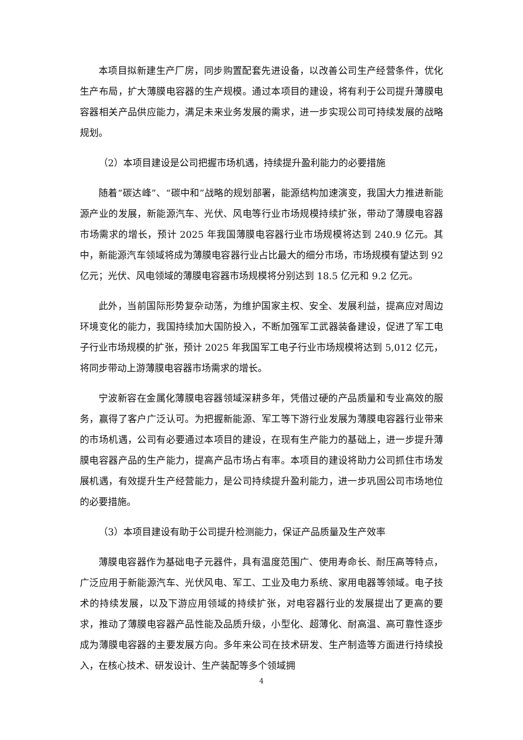本项目拟新建生产厂房，同步购置配套先进设备，以改善公司生产经营条件，优化生产布局，扩大薄膜电容器的生产规模。通过本项目的建设，将有利于公司提升薄膜电容器相关产品供应能力，满足未来业务发展的需求，进一步实现公司可持续发展的战略规划。
（2）本项目建设是公司把握市场机遇，持续提升盈利能力的必要措施
随着“碳达峰”、“碳中和”战略的规划部署，能源结构加速演变，我国大力推进新能源产业的发展，新能源汽车、光伏、风电等行业市场规模持续扩张，带动了薄膜电容器市场需求的增长，预计 2025 年我国薄膜电容器行业市场规模将达到 240.9 亿元。其中，新能源汽车领域将成为薄膜电容器行业占比最大的细分市场，市场规模有望达到 92 亿元；光伏、风电领域的薄膜电容器市场规模将分别达到 18.5 亿元和 9.2 亿元。
此外，当前国际形势复杂动荡，为维护国家主权、安全、发展利益，提高应对周边环境变化的能力，我国持续加大国防投入，不断加强军工武器装备建设，促进了军工电子行业市场规模的扩张，预计 2025 年我国军工电子行业市场规模将达到 5,012 亿元，将同步带动上游薄膜电容器市场需求的增长。
宁波新容在金属化薄膜电容器领域深耕多年，凭借过硬的产品质量和专业高效的服务，赢得了客户广泛认可。为把握新能源、军工等下游行业发展为薄膜电容器行业带来的市场机遇，公司有必要通过本项目的建设，在现有生产能力的基础上，进一步提升薄膜电容器产品的生产能力，提高产品市场占有率。本项目的建设将助力公司抓住市场发展机遇，有效提升生产经营能力，是公司持续提升盈利能力，进一步巩固公司市场地位的必要措施。
（3）本项目建设有助于公司提升检测能力，保证产品质量及生产效率
薄膜电容器作为基础电子元器件，具有温度范围广、使用寿命长、耐压高等特点，广泛应用于新能源汽车、光伏风电、军工、工业及电力系统、家用电器等领域。电子技术的持续发展，以及下游应用领域的持续扩张，对电容器行业的发展提出了更高的要求，推动了薄膜电容器产品性能及品质升级，小型化、超薄化、耐高温、高可靠性逐步成为薄膜电容器的主要发展方向。多年来公司在技术研发、生产制造等方面进行持续投入，在核心技术、研发设计、生产装配等多个领域拥
4